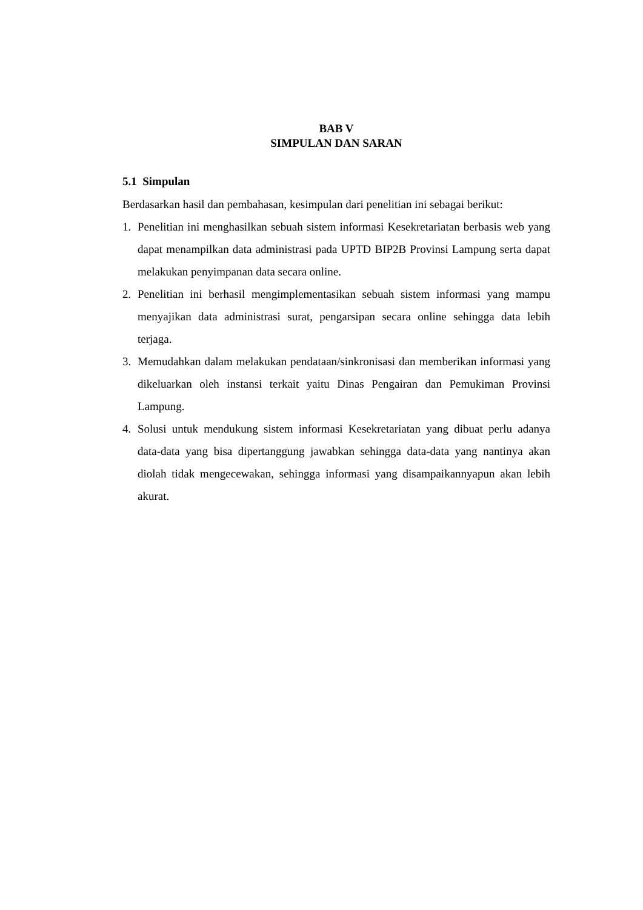BAB V
SIMPULAN DAN SARAN
5.1 Simpulan
Berdasarkan hasil dan pembahasan, kesimpulan dari penelitian ini sebagai berikut:
1. Penelitian ini menghasilkan sebuah sistem informasi Kesekretariatan berbasis web yang dapat menampilkan data administrasi pada UPTD BIP2B Provinsi Lampung serta dapat melakukan penyimpanan data secara online.
2. Penelitian ini berhasil mengimplementasikan sebuah sistem informasi yang mampu menyajikan data administrasi surat, pengarsipan secara online sehingga data lebih terjaga.
3. Memudahkan dalam melakukan pendataan/sinkronisasi dan memberikan informasi yang dikeluarkan oleh instansi terkait yaitu Dinas Pengairan dan Pemukiman Provinsi Lampung.
4. Solusi untuk mendukung sistem informasi Kesekretariatan yang dibuat perlu adanya data-data yang bisa dipertanggung jawabkan sehingga data-data yang nantinya akan diolah tidak mengecewakan, sehingga informasi yang disampaikannyapun akan lebih akurat.